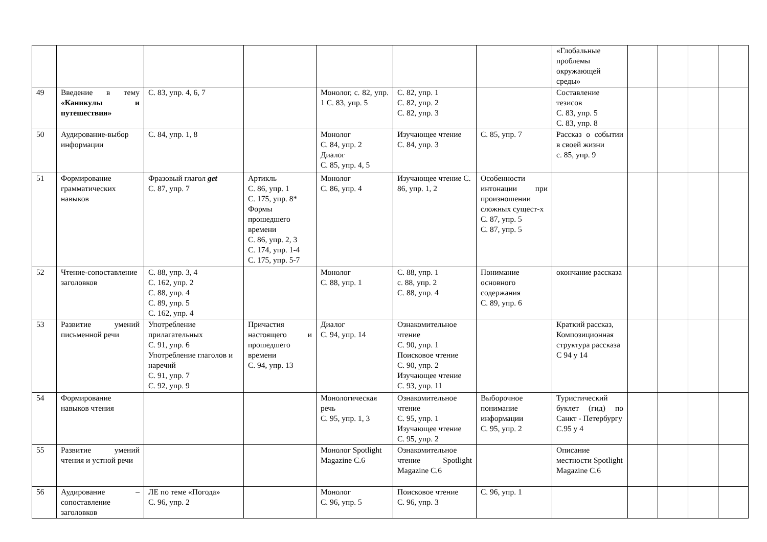| | | | | | | | «Глобальные проблемы окружающей среды» | | | | |
| 49 | Введение в тему «Каникулы и путешествия» | С. 83, упр. 4, 6, 7 | | Монолог, с. 82, упр. 1 С. 83, упр. 5 | С. 82, упр. 1 С. 82, упр. 2 С. 82, упр. 3 | | Составление тезисов С. 83, упр. 5 С. 83, упр. 8 | | | | |
| 50 | Аудирование-выбор информации | С. 84, упр. 1, 8 | | Монолог С. 84, упр. 2 Диалог С. 85, упр. 4, 5 | Изучающее чтение С. 84, упр. 3 | С. 85, упр. 7 | Рассказ о событии в своей жизни с. 85, упр. 9 | | | | |
| 51 | Формирование грамматических навыков | Фразовый глагол get С. 87, упр. 7 | Артикль С. 86, упр. 1 С. 175, упр. 8* Формы прошедшего времени С. 86, упр. 2, 3 С. 174, упр. 1-4 С. 175, упр. 5-7 | Монолог С. 86, упр. 4 | Изучающее чтение С. 86, упр. 1, 2 | Особенности интонации при произношении сложных сущест-х С. 87, упр. 5 С. 87, упр. 5 | | | | | |
| 52 | Чтение-сопоставление заголовков | С. 88, упр. 3, 4 С. 162, упр. 2 С. 88, упр. 4 С. 89, упр. 5 С. 162, упр. 4 | | Монолог С. 88, упр. 1 | С. 88, упр. 1 с. 88, упр. 2 С. 88, упр. 4 | Понимание основного содержания С. 89, упр. 6 | окончание рассказа | | | | |
| 53 | Развитие умений письменной речи | Употребление прилагательных С. 91, упр. 6 Употребление глаголов и наречий С. 91, упр. 7 С. 92, упр. 9 | Причастия настоящего и прошедшего времени С. 94, упр. 13 | Диалог С. 94, упр. 14 | Ознакомительное чтение С. 90, упр. 1 Поисковое чтение С. 90, упр. 2 Изучающее чтение С. 93, упр. 11 | | Краткий рассказ, Композиционная структура рассказа С 94 у 14 | | | | |
| 54 | Формирование навыков чтения | | | Монологическая речь С. 95, упр. 1, 3 | Ознакомительное чтение С. 95, упр. 1 Изучающее чтение С. 95, упр. 2 | Выборочное понимание информации С. 95, упр. 2 | Туристический буклет (гид) по Санкт - Петербургу С.95 у 4 | | | | |
| 55 | Развитие умений чтения и устной речи | | | Монолог Spotlight Magazine C.6 | Ознакомительное чтение Spotlight Magazine C.6 | | Описание местности Spotlight Magazine C.6 | | | | |
| 56 | Аудирование – сопоставление заголовков | ЛЕ по теме «Погода» С. 96, упр. 2 | | Монолог С. 96, упр. 5 | Поисковое чтение С. 96, упр. 3 | С. 96, упр. 1 | | | | | |